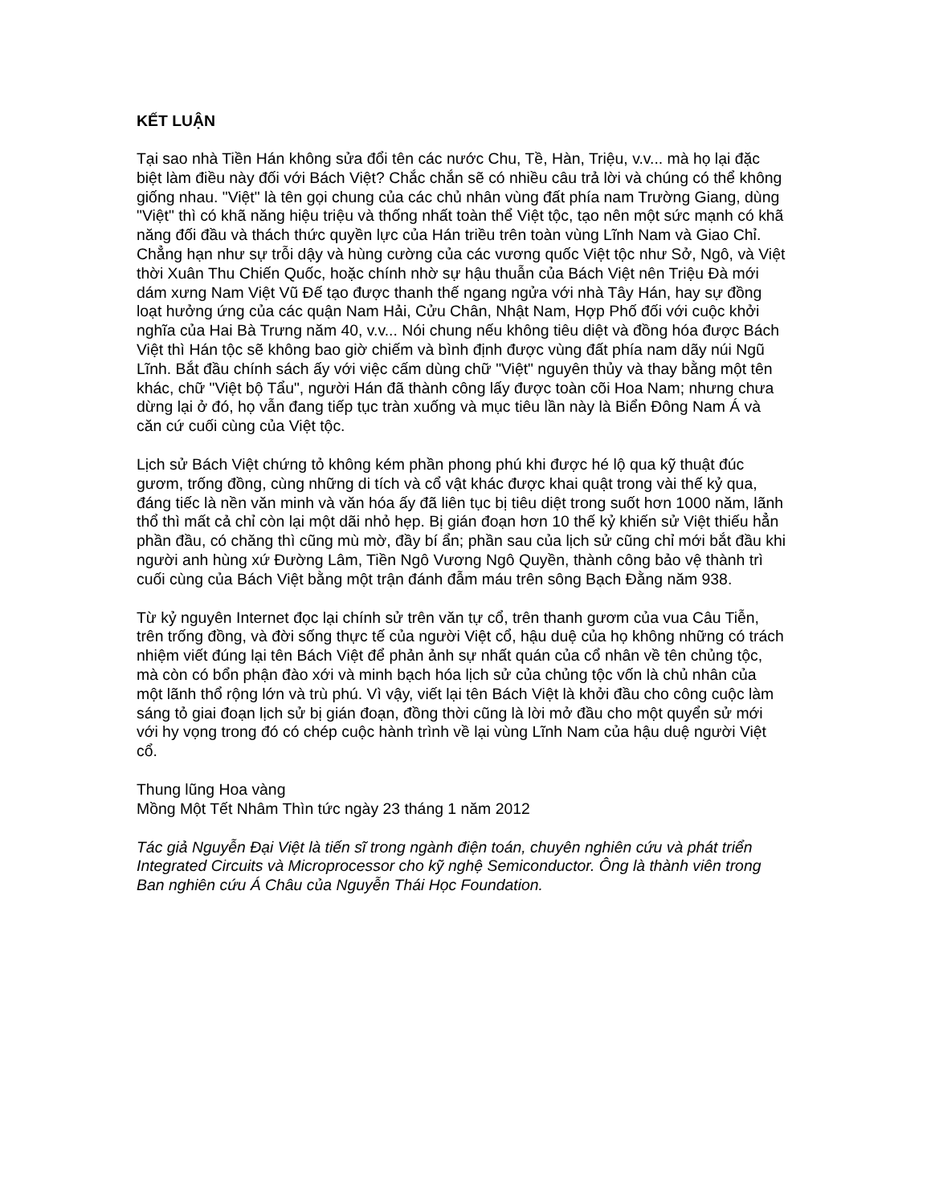KẾT LUẬN
Tại sao nhà Tiền Hán không sửa đổi tên các nước Chu, Tề, Hàn, Triệu, v.v... mà họ lại đặc biệt làm điều này đối với Bách Việt? Chắc chắn sẽ có nhiều câu trả lời và chúng có thể không giống nhau. "Việt" là tên gọi chung của các chủ nhân vùng đất phía nam Trường Giang, dùng "Việt" thì có khã năng hiệu triệu và thống nhất toàn thể Việt tộc, tạo nên một sức mạnh có khã năng đối đầu và thách thức quyền lực của Hán triều trên toàn vùng Lĩnh Nam và Giao Chỉ. Chẳng hạn như sự trỗi dậy và hùng cường của các vương quốc Việt tộc như Sở, Ngô, và Việt thời Xuân Thu Chiến Quốc, hoặc chính nhờ sự hậu thuẫn của Bách Việt nên Triệu Đà mới dám xưng Nam Việt Vũ Đế tạo được thanh thế ngang ngửa với nhà Tây Hán, hay sự đồng loạt hưởng ứng của các quận Nam Hải, Cửu Chân, Nhật Nam, Hợp Phố đối với cuộc khởi nghĩa của Hai Bà Trưng năm 40, v.v... Nói chung nếu không tiêu diệt và đồng hóa được Bách Việt thì Hán tộc sẽ không bao giờ chiếm và bình định được vùng đất phía nam dãy núi Ngũ Lĩnh. Bắt đầu chính sách ấy với việc cấm dùng chữ "Việt" nguyên thủy và thay bằng một tên khác, chữ "Việt bộ Tẩu", người Hán đã thành công lấy được toàn cõi Hoa Nam; nhưng chưa dừng lại ở đó, họ vẫn đang tiếp tục tràn xuống và mục tiêu lần này là Biển Đông Nam Á và căn cứ cuối cùng của Việt tộc.
Lịch sử Bách Việt chứng tỏ không kém phần phong phú khi được hé lộ qua kỹ thuật đúc gươm, trống đồng, cùng những di tích và cổ vật khác được khai quật trong vài thế kỷ qua, đáng tiếc là nền văn minh và văn hóa ấy đã liên tục bị tiêu diệt trong suốt hơn 1000 năm, lãnh thổ thì mất cả chỉ còn lại một dãi nhỏ hẹp. Bị gián đoạn hơn 10 thế kỷ khiến sử Việt thiếu hẳn phần đầu, có chăng thì cũng mù mờ, đầy bí ẩn; phần sau của lịch sử cũng chỉ mới bắt đầu khi người anh hùng xứ Đường Lâm, Tiền Ngô Vương Ngô Quyền, thành công bảo vệ thành trì cuối cùng của Bách Việt bằng một trận đánh đẫm máu trên sông Bạch Đằng năm 938.
Từ kỷ nguyên Internet đọc lại chính sử trên văn tự cổ, trên thanh gươm của vua Câu Tiễn, trên trống đồng, và đời sống thực tế của người Việt cổ, hậu duệ của họ không những có trách nhiệm viết đúng lại tên Bách Việt để phản ảnh sự nhất quán của cổ nhân về tên chủng tộc, mà còn có bổn phận đào xới và minh bạch hóa lịch sử của chủng tộc vốn là chủ nhân của một lãnh thổ rộng lớn và trù phú. Vì vậy, viết lại tên Bách Việt là khởi đầu cho công cuộc làm sáng tỏ giai đoạn lịch sử bị gián đoạn, đồng thời cũng là lời mở đầu cho một quyển sử mới với hy vọng trong đó có chép cuộc hành trình về lại vùng Lĩnh Nam của hậu duệ người Việt cổ.
Thung lũng Hoa vàng
Mồng Một Tết Nhâm Thìn tức ngày 23 tháng 1 năm 2012
Tác giả Nguyễn Đại Việt là tiến sĩ trong ngành điện toán, chuyên nghiên cứu và phát triển Integrated Circuits và Microprocessor cho kỹ nghệ Semiconductor. Ông là thành viên trong Ban nghiên cứu Á Châu của Nguyễn Thái Học Foundation.